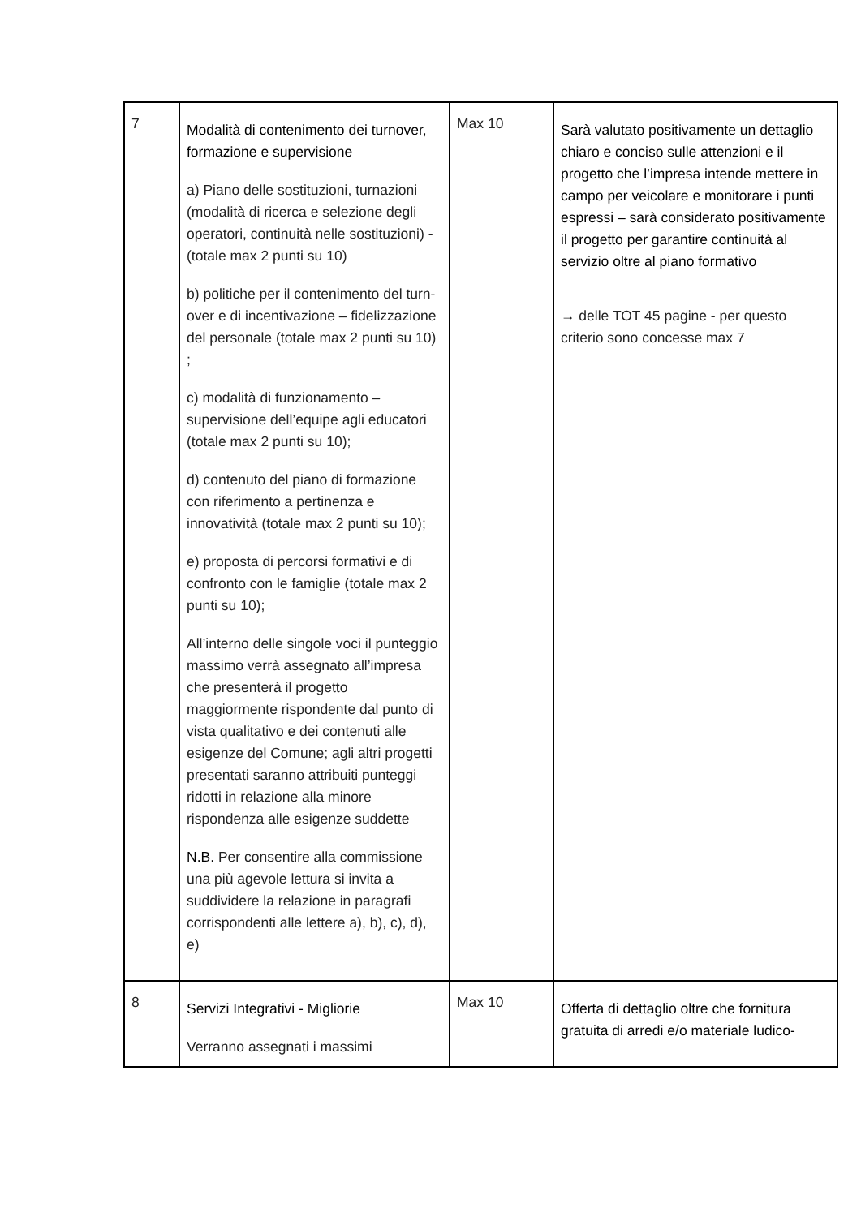| 7 | Modalità di contenimento dei turnover, formazione e supervisione a) Piano delle sostituzioni, turnazioni (modalità di ricerca e selezione degli operatori, continuità nelle sostituzioni) - (totale max 2 punti su 10) b) politiche per il contenimento del turn-over e di incentivazione – fidelizzazione del personale (totale max 2 punti su 10) ; c) modalità di funzionamento – supervisione dell’equipe agli educatori (totale max 2 punti su 10); d) contenuto del piano di formazione con riferimento a pertinenza e innovatività (totale max 2 punti su 10); e) proposta di percorsi formativi e di confronto con le famiglie (totale max 2 punti su 10); All’interno delle singole voci il punteggio massimo verrà assegnato all’impresa che presenterà il progetto maggiormente rispondente dal punto di vista qualitativo e dei contenuti alle esigenze del Comune; agli altri progetti presentati saranno attribuiti punteggi ridotti in relazione alla minore rispondenza alle esigenze suddette N.B. Per consentire alla commissione una più agevole lettura si invita a suddividere la relazione in paragrafi corrispondenti alle lettere a), b), c), d), e) | Max 10 | Sarà valutato positivamente un dettaglio chiaro e conciso sulle attenzioni e il progetto che l’impresa intende mettere in campo per veicolare e monitorare i punti espressi – sarà considerato positivamente il progetto per garantire continuità al servizio oltre al piano formativo → delle TOT 45 pagine - per questo criterio sono concesse max 7 |
| 8 | Servizi Integrativi - Migliorie Verranno assegnati i massimi | Max 10 | Offerta di dettaglio oltre che fornitura gratuita di arredi e/o materiale ludico- |